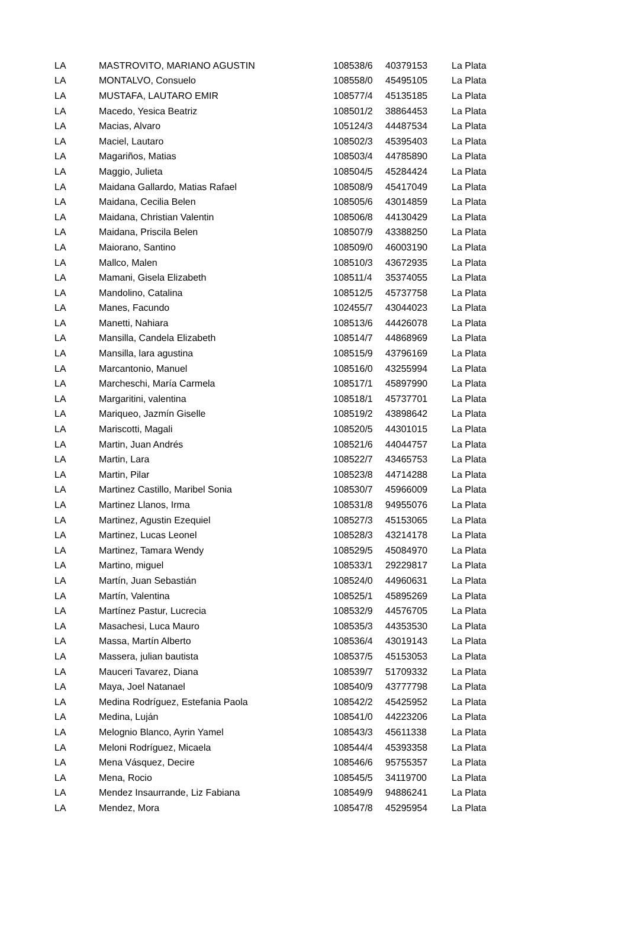| LA | MASTROVITO, MARIANO AGUSTIN | 108538/6 | 40379153 | La Plata |
| LA | MONTALVO, Consuelo | 108558/0 | 45495105 | La Plata |
| LA | MUSTAFA, LAUTARO EMIR | 108577/4 | 45135185 | La Plata |
| LA | Macedo, Yesica Beatriz | 108501/2 | 38864453 | La Plata |
| LA | Macias, Alvaro | 105124/3 | 44487534 | La Plata |
| LA | Maciel, Lautaro | 108502/3 | 45395403 | La Plata |
| LA | Magariños, Matias | 108503/4 | 44785890 | La Plata |
| LA | Maggio, Julieta | 108504/5 | 45284424 | La Plata |
| LA | Maidana Gallardo, Matias Rafael | 108508/9 | 45417049 | La Plata |
| LA | Maidana, Cecilia Belen | 108505/6 | 43014859 | La Plata |
| LA | Maidana, Christian Valentin | 108506/8 | 44130429 | La Plata |
| LA | Maidana, Priscila Belen | 108507/9 | 43388250 | La Plata |
| LA | Maiorano, Santino | 108509/0 | 46003190 | La Plata |
| LA | Mallco, Malen | 108510/3 | 43672935 | La Plata |
| LA | Mamani, Gisela Elizabeth | 108511/4 | 35374055 | La Plata |
| LA | Mandolino, Catalina | 108512/5 | 45737758 | La Plata |
| LA | Manes, Facundo | 102455/7 | 43044023 | La Plata |
| LA | Manetti, Nahiara | 108513/6 | 44426078 | La Plata |
| LA | Mansilla, Candela Elizabeth | 108514/7 | 44868969 | La Plata |
| LA | Mansilla, lara agustina | 108515/9 | 43796169 | La Plata |
| LA | Marcantonio, Manuel | 108516/0 | 43255994 | La Plata |
| LA | Marcheschi, María Carmela | 108517/1 | 45897990 | La Plata |
| LA | Margaritini, valentina | 108518/1 | 45737701 | La Plata |
| LA | Mariqueo, Jazmín Giselle | 108519/2 | 43898642 | La Plata |
| LA | Mariscotti, Magali | 108520/5 | 44301015 | La Plata |
| LA | Martin, Juan Andrés | 108521/6 | 44044757 | La Plata |
| LA | Martin, Lara | 108522/7 | 43465753 | La Plata |
| LA | Martin, Pilar | 108523/8 | 44714288 | La Plata |
| LA | Martinez Castillo, Maribel Sonia | 108530/7 | 45966009 | La Plata |
| LA | Martinez Llanos, Irma | 108531/8 | 94955076 | La Plata |
| LA | Martinez, Agustin Ezequiel | 108527/3 | 45153065 | La Plata |
| LA | Martinez, Lucas Leonel | 108528/3 | 43214178 | La Plata |
| LA | Martinez, Tamara Wendy | 108529/5 | 45084970 | La Plata |
| LA | Martino, miguel | 108533/1 | 29229817 | La Plata |
| LA | Martín, Juan Sebastián | 108524/0 | 44960631 | La Plata |
| LA | Martín, Valentina | 108525/1 | 45895269 | La Plata |
| LA | Martínez Pastur, Lucrecia | 108532/9 | 44576705 | La Plata |
| LA | Masachesi, Luca Mauro | 108535/3 | 44353530 | La Plata |
| LA | Massa, Martín Alberto | 108536/4 | 43019143 | La Plata |
| LA | Massera, julian bautista | 108537/5 | 45153053 | La Plata |
| LA | Mauceri Tavarez, Diana | 108539/7 | 51709332 | La Plata |
| LA | Maya, Joel Natanael | 108540/9 | 43777798 | La Plata |
| LA | Medina Rodríguez, Estefania Paola | 108542/2 | 45425952 | La Plata |
| LA | Medina, Luján | 108541/0 | 44223206 | La Plata |
| LA | Melognio Blanco, Ayrin Yamel | 108543/3 | 45611338 | La Plata |
| LA | Meloni Rodríguez, Micaela | 108544/4 | 45393358 | La Plata |
| LA | Mena Vásquez, Decire | 108546/6 | 95755357 | La Plata |
| LA | Mena, Rocio | 108545/5 | 34119700 | La Plata |
| LA | Mendez Insaurrande, Liz Fabiana | 108549/9 | 94886241 | La Plata |
| LA | Mendez, Mora | 108547/8 | 45295954 | La Plata |